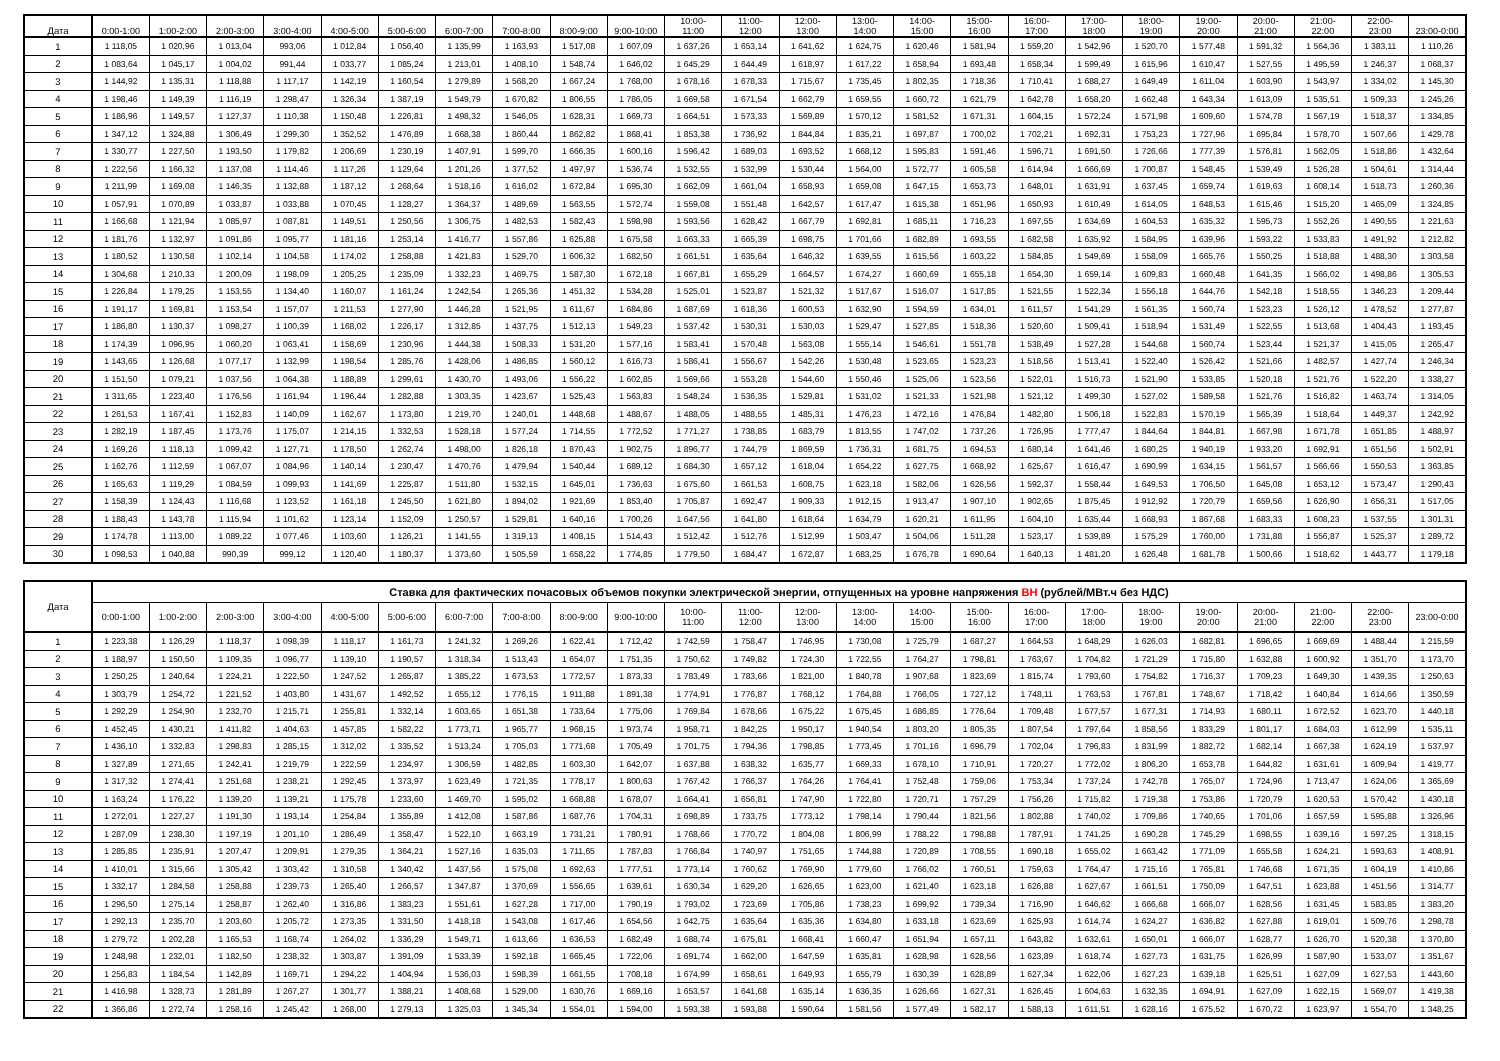| Дата | 0:00-1:00 | 1:00-2:00 | 2:00-3:00 | 3:00-4:00 | 4:00-5:00 | 5:00-6:00 | 6:00-7:00 | 7:00-8:00 | 8:00-9:00 | 9:00-10:00 | 10:00- 11:00 | 11:00- 12:00 | 12:00- 13:00 | 13:00- 14:00 | 14:00- 15:00 | 15:00- 16:00 | 16:00- 17:00 | 17:00- 18:00 | 18:00- 19:00 | 19:00- 20:00 | 20:00- 21:00 | 21:00- 22:00 | 22:00- 23:00 | 23:00-0:00 |
| --- | --- | --- | --- | --- | --- | --- | --- | --- | --- | --- | --- | --- | --- | --- | --- | --- | --- | --- | --- | --- | --- | --- | --- | --- |
| 1 | 1 118,05 | 1 020,96 | 1 013,04 | 993,06 | 1 012,84 | 1 056,40 | 1 135,99 | 1 163,93 | 1 517,08 | 1 607,09 | 1 637,26 | 1 653,14 | 1 641,62 | 1 624,75 | 1 620,46 | 1 581,94 | 1 559,20 | 1 542,96 | 1 520,70 | 1 577,48 | 1 591,32 | 1 564,36 | 1 383,11 | 1 110,26 |
| 2 | 1 083,64 | 1 045,17 | 1 004,02 | 991,44 | 1 033,77 | 1 085,24 | 1 213,01 | 1 408,10 | 1 548,74 | 1 646,02 | 1 645,29 | 1 644,49 | 1 618,97 | 1 617,22 | 1 658,94 | 1 693,48 | 1 658,34 | 1 599,49 | 1 615,96 | 1 610,47 | 1 527,55 | 1 495,59 | 1 246,37 | 1 068,37 |
| 3 | 1 144,92 | 1 135,31 | 1 118,88 | 1 117,17 | 1 142,19 | 1 160,54 | 1 279,89 | 1 568,20 | 1 667,24 | 1 768,00 | 1 678,16 | 1 678,33 | 1 715,67 | 1 735,45 | 1 802,35 | 1 718,36 | 1 710,41 | 1 688,27 | 1 649,49 | 1 611,04 | 1 603,90 | 1 543,97 | 1 334,02 | 1 145,30 |
| 4 | 1 198,46 | 1 149,39 | 1 116,19 | 1 298,47 | 1 326,34 | 1 387,19 | 1 549,79 | 1 670,82 | 1 806,55 | 1 786,05 | 1 669,58 | 1 671,54 | 1 662,79 | 1 659,55 | 1 660,72 | 1 621,79 | 1 642,78 | 1 658,20 | 1 662,48 | 1 643,34 | 1 613,09 | 1 535,51 | 1 509,33 | 1 245,26 |
| 5 | 1 186,96 | 1 149,57 | 1 127,37 | 1 110,38 | 1 150,48 | 1 226,81 | 1 498,32 | 1 546,05 | 1 628,31 | 1 669,73 | 1 664,51 | 1 573,33 | 1 569,89 | 1 570,12 | 1 581,52 | 1 671,31 | 1 604,15 | 1 572,24 | 1 571,98 | 1 609,60 | 1 574,78 | 1 567,19 | 1 518,37 | 1 334,85 |
| 6 | 1 347,12 | 1 324,88 | 1 306,49 | 1 299,30 | 1 352,52 | 1 476,89 | 1 668,38 | 1 860,44 | 1 862,82 | 1 868,41 | 1 853,38 | 1 736,92 | 1 844,84 | 1 835,21 | 1 697,87 | 1 700,02 | 1 702,21 | 1 692,31 | 1 753,23 | 1 727,96 | 1 695,84 | 1 578,70 | 1 507,66 | 1 429,78 |
| 7 | 1 330,77 | 1 227,50 | 1 193,50 | 1 179,82 | 1 206,69 | 1 230,19 | 1 407,91 | 1 599,70 | 1 666,35 | 1 600,16 | 1 596,42 | 1 689,03 | 1 693,52 | 1 668,12 | 1 595,83 | 1 591,46 | 1 596,71 | 1 691,50 | 1 726,66 | 1 777,39 | 1 576,81 | 1 562,05 | 1 518,86 | 1 432,64 |
| 8 | 1 222,56 | 1 166,32 | 1 137,08 | 1 114,46 | 1 117,26 | 1 129,64 | 1 201,26 | 1 377,52 | 1 497,97 | 1 536,74 | 1 532,55 | 1 532,99 | 1 530,44 | 1 564,00 | 1 572,77 | 1 605,58 | 1 614,94 | 1 666,69 | 1 700,87 | 1 548,45 | 1 539,49 | 1 526,28 | 1 504,61 | 1 314,44 |
| 9 | 1 211,99 | 1 169,08 | 1 146,35 | 1 132,88 | 1 187,12 | 1 268,64 | 1 518,16 | 1 616,02 | 1 672,84 | 1 695,30 | 1 662,09 | 1 661,04 | 1 658,93 | 1 659,08 | 1 647,15 | 1 653,73 | 1 648,01 | 1 631,91 | 1 637,45 | 1 659,74 | 1 619,63 | 1 608,14 | 1 518,73 | 1 260,36 |
| 10 | 1 057,91 | 1 070,89 | 1 033,87 | 1 033,88 | 1 070,45 | 1 128,27 | 1 364,37 | 1 489,69 | 1 563,55 | 1 572,74 | 1 559,08 | 1 551,48 | 1 642,57 | 1 617,47 | 1 615,38 | 1 651,96 | 1 650,93 | 1 610,49 | 1 614,05 | 1 648,53 | 1 615,46 | 1 515,20 | 1 465,09 | 1 324,85 |
| 11 | 1 166,68 | 1 121,94 | 1 085,97 | 1 087,81 | 1 149,51 | 1 250,56 | 1 306,75 | 1 482,53 | 1 582,43 | 1 598,98 | 1 593,56 | 1 628,42 | 1 667,79 | 1 692,81 | 1 685,11 | 1 716,23 | 1 697,55 | 1 634,69 | 1 604,53 | 1 635,32 | 1 595,73 | 1 552,26 | 1 490,55 | 1 221,63 |
| 12 | 1 181,76 | 1 132,97 | 1 091,86 | 1 095,77 | 1 181,16 | 1 253,14 | 1 416,77 | 1 557,86 | 1 625,88 | 1 675,58 | 1 663,33 | 1 665,39 | 1 698,75 | 1 701,66 | 1 682,89 | 1 693,55 | 1 682,58 | 1 635,92 | 1 584,95 | 1 639,96 | 1 593,22 | 1 533,83 | 1 491,92 | 1 212,82 |
| 13 | 1 180,52 | 1 130,58 | 1 102,14 | 1 104,58 | 1 174,02 | 1 258,88 | 1 421,83 | 1 529,70 | 1 606,32 | 1 682,50 | 1 661,51 | 1 635,64 | 1 646,32 | 1 639,55 | 1 615,56 | 1 603,22 | 1 584,85 | 1 549,69 | 1 558,09 | 1 665,76 | 1 550,25 | 1 518,88 | 1 488,30 | 1 303,58 |
| 14 | 1 304,68 | 1 210,33 | 1 200,09 | 1 198,09 | 1 205,25 | 1 235,09 | 1 332,23 | 1 469,75 | 1 587,30 | 1 672,18 | 1 667,81 | 1 655,29 | 1 664,57 | 1 674,27 | 1 660,69 | 1 655,18 | 1 654,30 | 1 659,14 | 1 609,83 | 1 660,48 | 1 641,35 | 1 566,02 | 1 498,86 | 1 305,53 |
| 15 | 1 226,84 | 1 179,25 | 1 153,55 | 1 134,40 | 1 160,07 | 1 161,24 | 1 242,54 | 1 265,36 | 1 451,32 | 1 534,28 | 1 525,01 | 1 523,87 | 1 521,32 | 1 517,67 | 1 516,07 | 1 517,85 | 1 521,55 | 1 522,34 | 1 556,18 | 1 644,76 | 1 542,18 | 1 518,55 | 1 346,23 | 1 209,44 |
| 16 | 1 191,17 | 1 169,81 | 1 153,54 | 1 157,07 | 1 211,53 | 1 277,90 | 1 446,28 | 1 521,95 | 1 611,67 | 1 684,86 | 1 687,69 | 1 618,36 | 1 600,53 | 1 632,90 | 1 594,59 | 1 634,01 | 1 611,57 | 1 541,29 | 1 561,35 | 1 560,74 | 1 523,23 | 1 526,12 | 1 478,52 | 1 277,87 |
| 17 | 1 186,80 | 1 130,37 | 1 098,27 | 1 100,39 | 1 168,02 | 1 226,17 | 1 312,85 | 1 437,75 | 1 512,13 | 1 549,23 | 1 537,42 | 1 530,31 | 1 530,03 | 1 529,47 | 1 527,85 | 1 518,36 | 1 520,60 | 1 509,41 | 1 518,94 | 1 531,49 | 1 522,55 | 1 513,68 | 1 404,43 | 1 193,45 |
| 18 | 1 174,39 | 1 096,95 | 1 060,20 | 1 063,41 | 1 158,69 | 1 230,96 | 1 444,38 | 1 508,33 | 1 531,20 | 1 577,16 | 1 583,41 | 1 570,48 | 1 563,08 | 1 555,14 | 1 546,61 | 1 551,78 | 1 538,49 | 1 527,28 | 1 544,68 | 1 560,74 | 1 523,44 | 1 521,37 | 1 415,05 | 1 265,47 |
| 19 | 1 143,65 | 1 126,68 | 1 077,17 | 1 132,99 | 1 198,54 | 1 285,76 | 1 428,06 | 1 486,85 | 1 560,12 | 1 616,73 | 1 586,41 | 1 556,67 | 1 542,26 | 1 530,48 | 1 523,65 | 1 523,23 | 1 518,56 | 1 513,41 | 1 522,40 | 1 526,42 | 1 521,66 | 1 482,57 | 1 427,74 | 1 246,34 |
| 20 | 1 151,50 | 1 079,21 | 1 037,56 | 1 064,38 | 1 188,89 | 1 299,61 | 1 430,70 | 1 493,06 | 1 556,22 | 1 602,85 | 1 569,66 | 1 553,28 | 1 544,60 | 1 550,46 | 1 525,06 | 1 523,56 | 1 522,01 | 1 516,73 | 1 521,90 | 1 533,85 | 1 520,18 | 1 521,76 | 1 522,20 | 1 338,27 |
| 21 | 1 311,65 | 1 223,40 | 1 176,56 | 1 161,94 | 1 196,44 | 1 282,88 | 1 303,35 | 1 423,67 | 1 525,43 | 1 563,83 | 1 548,24 | 1 536,35 | 1 529,81 | 1 531,02 | 1 521,33 | 1 521,98 | 1 521,12 | 1 499,30 | 1 527,02 | 1 589,58 | 1 521,76 | 1 516,82 | 1 463,74 | 1 314,05 |
| 22 | 1 261,53 | 1 167,41 | 1 152,83 | 1 140,09 | 1 162,67 | 1 173,80 | 1 219,70 | 1 240,01 | 1 448,68 | 1 488,67 | 1 488,05 | 1 488,55 | 1 485,31 | 1 476,23 | 1 472,16 | 1 476,84 | 1 482,80 | 1 506,18 | 1 522,83 | 1 570,19 | 1 565,39 | 1 518,64 | 1 449,37 | 1 242,92 |
| 23 | 1 282,19 | 1 187,45 | 1 173,76 | 1 175,07 | 1 214,15 | 1 332,53 | 1 528,18 | 1 577,24 | 1 714,55 | 1 772,52 | 1 771,27 | 1 738,85 | 1 683,79 | 1 813,55 | 1 747,02 | 1 737,26 | 1 726,95 | 1 777,47 | 1 844,64 | 1 844,81 | 1 667,98 | 1 671,78 | 1 651,85 | 1 488,97 |
| 24 | 1 169,26 | 1 118,13 | 1 099,42 | 1 127,71 | 1 178,50 | 1 262,74 | 1 498,00 | 1 826,18 | 1 870,43 | 1 902,75 | 1 896,77 | 1 744,79 | 1 869,59 | 1 736,31 | 1 681,75 | 1 694,53 | 1 680,14 | 1 641,46 | 1 680,25 | 1 940,19 | 1 933,20 | 1 692,91 | 1 651,56 | 1 502,91 |
| 25 | 1 162,76 | 1 112,59 | 1 067,07 | 1 084,96 | 1 140,14 | 1 230,47 | 1 470,76 | 1 479,94 | 1 540,44 | 1 689,12 | 1 684,30 | 1 657,12 | 1 618,04 | 1 654,22 | 1 627,75 | 1 668,92 | 1 625,67 | 1 616,47 | 1 690,99 | 1 634,15 | 1 561,57 | 1 566,66 | 1 550,53 | 1 363,85 |
| 26 | 1 165,63 | 1 119,29 | 1 084,59 | 1 099,93 | 1 141,69 | 1 225,87 | 1 511,80 | 1 532,15 | 1 645,01 | 1 736,63 | 1 675,60 | 1 661,53 | 1 608,75 | 1 623,18 | 1 582,06 | 1 626,56 | 1 592,37 | 1 558,44 | 1 649,53 | 1 706,50 | 1 645,08 | 1 653,12 | 1 573,47 | 1 290,43 |
| 27 | 1 158,39 | 1 124,43 | 1 116,68 | 1 123,52 | 1 161,18 | 1 245,50 | 1 621,80 | 1 894,02 | 1 921,69 | 1 853,40 | 1 705,87 | 1 692,47 | 1 909,33 | 1 912,15 | 1 913,47 | 1 907,10 | 1 902,65 | 1 875,45 | 1 912,92 | 1 720,79 | 1 659,56 | 1 626,90 | 1 656,31 | 1 517,05 |
| 28 | 1 188,43 | 1 143,78 | 1 115,94 | 1 101,62 | 1 123,14 | 1 152,09 | 1 250,57 | 1 529,81 | 1 640,16 | 1 700,26 | 1 647,56 | 1 641,80 | 1 618,64 | 1 634,79 | 1 620,21 | 1 611,95 | 1 604,10 | 1 635,44 | 1 668,93 | 1 867,68 | 1 683,33 | 1 608,23 | 1 537,55 | 1 301,31 |
| 29 | 1 174,78 | 1 113,00 | 1 089,22 | 1 077,46 | 1 103,60 | 1 126,21 | 1 141,55 | 1 319,13 | 1 408,15 | 1 514,43 | 1 512,42 | 1 512,76 | 1 512,99 | 1 503,47 | 1 504,06 | 1 511,28 | 1 523,17 | 1 539,89 | 1 575,29 | 1 760,00 | 1 731,88 | 1 556,87 | 1 525,37 | 1 289,72 |
| 30 | 1 098,53 | 1 040,88 | 990,39 | 999,12 | 1 120,40 | 1 180,37 | 1 373,60 | 1 505,59 | 1 658,22 | 1 774,85 | 1 779,50 | 1 684,47 | 1 672,87 | 1 683,25 | 1 676,78 | 1 690,64 | 1 640,13 | 1 481,20 | 1 626,48 | 1 681,78 | 1 500,66 | 1 518,62 | 1 443,77 | 1 179,18 |
| Дата | Ставка для фактических почасовых объемов покупки электрической энергии, отпущенных на уровне напряжения ВН (рублей/МВт.ч без НДС) | | | | | | | | | | | | | | | | | | | | | | | |
| --- | --- | --- | --- | --- | --- | --- | --- | --- | --- | --- | --- | --- | --- | --- | --- | --- | --- | --- | --- | --- | --- | --- | --- | --- |
| | 0:00-1:00 | 1:00-2:00 | 2:00-3:00 | 3:00-4:00 | 4:00-5:00 | 5:00-6:00 | 6:00-7:00 | 7:00-8:00 | 8:00-9:00 | 9:00-10:00 | 10:00- 11:00 | 11:00- 12:00 | 12:00- 13:00 | 13:00- 14:00 | 14:00- 15:00 | 15:00- 16:00 | 16:00- 17:00 | 17:00- 18:00 | 18:00- 19:00 | 19:00- 20:00 | 20:00- 21:00 | 21:00- 22:00 | 22:00- 23:00 | 23:00-0:00 |
| 1 | 1 223,38 | 1 126,29 | 1 118,37 | 1 098,39 | 1 118,17 | 1 161,73 | 1 241,32 | 1 269,26 | 1 622,41 | 1 712,42 | 1 742,59 | 1 758,47 | 1 746,95 | 1 730,08 | 1 725,79 | 1 687,27 | 1 664,53 | 1 648,29 | 1 626,03 | 1 682,81 | 1 696,65 | 1 669,69 | 1 488,44 | 1 215,59 |
| 2 | 1 188,97 | 1 150,50 | 1 109,35 | 1 096,77 | 1 139,10 | 1 190,57 | 1 318,34 | 1 513,43 | 1 654,07 | 1 751,35 | 1 750,62 | 1 749,82 | 1 724,30 | 1 722,55 | 1 764,27 | 1 798,81 | 1 763,67 | 1 704,82 | 1 721,29 | 1 715,80 | 1 632,88 | 1 600,92 | 1 351,70 | 1 173,70 |
| 3 | 1 250,25 | 1 240,64 | 1 224,21 | 1 222,50 | 1 247,52 | 1 265,87 | 1 385,22 | 1 673,53 | 1 772,57 | 1 873,33 | 1 783,49 | 1 783,66 | 1 821,00 | 1 840,78 | 1 907,68 | 1 823,69 | 1 815,74 | 1 793,60 | 1 754,82 | 1 716,37 | 1 709,23 | 1 649,30 | 1 439,35 | 1 250,63 |
| 4 | 1 303,79 | 1 254,72 | 1 221,52 | 1 403,80 | 1 431,67 | 1 492,52 | 1 655,12 | 1 776,15 | 1 911,88 | 1 891,38 | 1 774,91 | 1 776,87 | 1 768,12 | 1 764,88 | 1 766,05 | 1 727,12 | 1 748,11 | 1 763,53 | 1 767,81 | 1 748,67 | 1 718,42 | 1 640,84 | 1 614,66 | 1 350,59 |
| 5 | 1 292,29 | 1 254,90 | 1 232,70 | 1 215,71 | 1 255,81 | 1 332,14 | 1 603,65 | 1 651,38 | 1 733,64 | 1 775,06 | 1 769,84 | 1 678,66 | 1 675,22 | 1 675,45 | 1 686,85 | 1 776,64 | 1 709,48 | 1 677,57 | 1 677,31 | 1 714,93 | 1 680,11 | 1 672,52 | 1 623,70 | 1 440,18 |
| 6 | 1 452,45 | 1 430,21 | 1 411,82 | 1 404,63 | 1 457,85 | 1 582,22 | 1 773,71 | 1 965,77 | 1 968,15 | 1 973,74 | 1 958,71 | 1 842,25 | 1 950,17 | 1 940,54 | 1 803,20 | 1 805,35 | 1 807,54 | 1 797,64 | 1 858,56 | 1 833,29 | 1 801,17 | 1 684,03 | 1 612,99 | 1 535,11 |
| 7 | 1 436,10 | 1 332,83 | 1 298,83 | 1 285,15 | 1 312,02 | 1 335,52 | 1 513,24 | 1 705,03 | 1 771,68 | 1 705,49 | 1 701,75 | 1 794,36 | 1 798,85 | 1 773,45 | 1 701,16 | 1 696,79 | 1 702,04 | 1 796,83 | 1 831,99 | 1 882,72 | 1 682,14 | 1 667,38 | 1 624,19 | 1 537,97 |
| 8 | 1 327,89 | 1 271,65 | 1 242,41 | 1 219,79 | 1 222,59 | 1 234,97 | 1 306,59 | 1 482,85 | 1 603,30 | 1 642,07 | 1 637,88 | 1 638,32 | 1 635,77 | 1 669,33 | 1 678,10 | 1 710,91 | 1 720,27 | 1 772,02 | 1 806,20 | 1 653,78 | 1 644,82 | 1 631,61 | 1 609,94 | 1 419,77 |
| 9 | 1 317,32 | 1 274,41 | 1 251,68 | 1 238,21 | 1 292,45 | 1 373,97 | 1 623,49 | 1 721,35 | 1 778,17 | 1 800,63 | 1 767,42 | 1 766,37 | 1 764,26 | 1 764,41 | 1 752,48 | 1 759,06 | 1 753,34 | 1 737,24 | 1 742,78 | 1 765,07 | 1 724,96 | 1 713,47 | 1 624,06 | 1 365,69 |
| 10 | 1 163,24 | 1 176,22 | 1 139,20 | 1 139,21 | 1 175,78 | 1 233,60 | 1 469,70 | 1 595,02 | 1 668,88 | 1 678,07 | 1 664,41 | 1 656,81 | 1 747,90 | 1 722,80 | 1 720,71 | 1 757,29 | 1 756,26 | 1 715,82 | 1 719,38 | 1 753,86 | 1 720,79 | 1 620,53 | 1 570,42 | 1 430,18 |
| 11 | 1 272,01 | 1 227,27 | 1 191,30 | 1 193,14 | 1 254,84 | 1 355,89 | 1 412,08 | 1 587,86 | 1 687,76 | 1 704,31 | 1 698,89 | 1 733,75 | 1 773,12 | 1 798,14 | 1 790,44 | 1 821,56 | 1 802,88 | 1 740,02 | 1 709,86 | 1 740,65 | 1 701,06 | 1 657,59 | 1 595,88 | 1 326,96 |
| 12 | 1 287,09 | 1 238,30 | 1 197,19 | 1 201,10 | 1 286,49 | 1 358,47 | 1 522,10 | 1 663,19 | 1 731,21 | 1 780,91 | 1 768,66 | 1 770,72 | 1 804,08 | 1 806,99 | 1 788,22 | 1 798,88 | 1 787,91 | 1 741,25 | 1 690,28 | 1 745,29 | 1 698,55 | 1 639,16 | 1 597,25 | 1 318,15 |
| 13 | 1 285,85 | 1 235,91 | 1 207,47 | 1 209,91 | 1 279,35 | 1 364,21 | 1 527,16 | 1 635,03 | 1 711,65 | 1 787,83 | 1 766,84 | 1 740,97 | 1 751,65 | 1 744,88 | 1 720,89 | 1 708,55 | 1 690,18 | 1 655,02 | 1 663,42 | 1 771,09 | 1 655,58 | 1 624,21 | 1 593,63 | 1 408,91 |
| 14 | 1 410,01 | 1 315,66 | 1 305,42 | 1 303,42 | 1 310,58 | 1 340,42 | 1 437,56 | 1 575,08 | 1 692,63 | 1 777,51 | 1 773,14 | 1 760,62 | 1 769,90 | 1 779,60 | 1 766,02 | 1 760,51 | 1 759,63 | 1 764,47 | 1 715,16 | 1 765,81 | 1 746,68 | 1 671,35 | 1 604,19 | 1 410,86 |
| 15 | 1 332,17 | 1 284,58 | 1 258,88 | 1 239,73 | 1 265,40 | 1 266,57 | 1 347,87 | 1 370,69 | 1 556,65 | 1 639,61 | 1 630,34 | 1 629,20 | 1 626,65 | 1 623,00 | 1 621,40 | 1 623,18 | 1 626,88 | 1 627,67 | 1 661,51 | 1 750,09 | 1 647,51 | 1 623,88 | 1 451,56 | 1 314,77 |
| 16 | 1 296,50 | 1 275,14 | 1 258,87 | 1 262,40 | 1 316,86 | 1 383,23 | 1 551,61 | 1 627,28 | 1 717,00 | 1 790,19 | 1 793,02 | 1 723,69 | 1 705,86 | 1 738,23 | 1 699,92 | 1 739,34 | 1 716,90 | 1 646,62 | 1 666,68 | 1 666,07 | 1 628,56 | 1 631,45 | 1 583,85 | 1 383,20 |
| 17 | 1 292,13 | 1 235,70 | 1 203,60 | 1 205,72 | 1 273,35 | 1 331,50 | 1 418,18 | 1 543,08 | 1 617,46 | 1 654,56 | 1 642,75 | 1 635,64 | 1 635,36 | 1 634,80 | 1 633,18 | 1 623,69 | 1 625,93 | 1 614,74 | 1 624,27 | 1 636,82 | 1 627,88 | 1 619,01 | 1 509,76 | 1 298,78 |
| 18 | 1 279,72 | 1 202,28 | 1 165,53 | 1 168,74 | 1 264,02 | 1 336,29 | 1 549,71 | 1 613,66 | 1 636,53 | 1 682,49 | 1 688,74 | 1 675,81 | 1 668,41 | 1 660,47 | 1 651,94 | 1 657,11 | 1 643,82 | 1 632,61 | 1 650,01 | 1 666,07 | 1 628,77 | 1 626,70 | 1 520,38 | 1 370,80 |
| 19 | 1 248,98 | 1 232,01 | 1 182,50 | 1 238,32 | 1 303,87 | 1 391,09 | 1 533,39 | 1 592,18 | 1 665,45 | 1 722,06 | 1 691,74 | 1 662,00 | 1 647,59 | 1 635,81 | 1 628,98 | 1 628,56 | 1 623,89 | 1 618,74 | 1 627,73 | 1 631,75 | 1 626,99 | 1 587,90 | 1 533,07 | 1 351,67 |
| 20 | 1 256,83 | 1 184,54 | 1 142,89 | 1 169,71 | 1 294,22 | 1 404,94 | 1 536,03 | 1 598,39 | 1 661,55 | 1 708,18 | 1 674,99 | 1 658,61 | 1 649,93 | 1 655,79 | 1 630,39 | 1 628,89 | 1 627,34 | 1 622,06 | 1 627,23 | 1 639,18 | 1 625,51 | 1 627,09 | 1 627,53 | 1 443,60 |
| 21 | 1 416,98 | 1 328,73 | 1 281,89 | 1 267,27 | 1 301,77 | 1 388,21 | 1 408,68 | 1 529,00 | 1 630,76 | 1 669,16 | 1 653,57 | 1 641,68 | 1 635,14 | 1 636,35 | 1 626,66 | 1 627,31 | 1 626,45 | 1 604,63 | 1 632,35 | 1 694,91 | 1 627,09 | 1 622,15 | 1 569,07 | 1 419,38 |
| 22 | 1 366,86 | 1 272,74 | 1 258,16 | 1 245,42 | 1 268,00 | 1 279,13 | 1 325,03 | 1 345,34 | 1 554,01 | 1 594,00 | 1 593,38 | 1 593,88 | 1 590,64 | 1 581,56 | 1 577,49 | 1 582,17 | 1 588,13 | 1 611,51 | 1 628,16 | 1 675,52 | 1 670,72 | 1 623,97 | 1 554,70 | 1 348,25 |